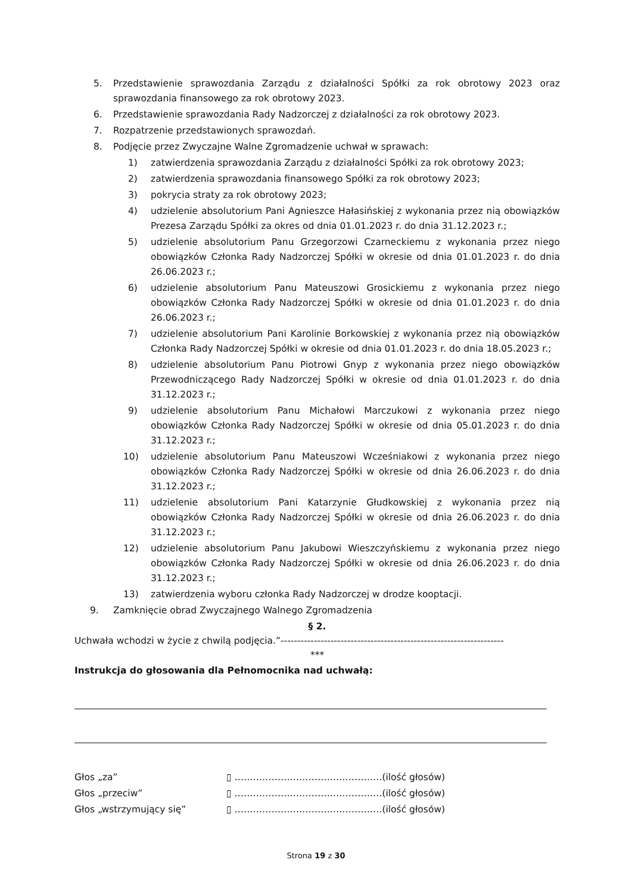5. Przedstawienie sprawozdania Zarządu z działalności Spółki za rok obrotowy 2023 oraz sprawozdania finansowego za rok obrotowy 2023.
6. Przedstawienie sprawozdania Rady Nadzorczej z działalności za rok obrotowy 2023.
7. Rozpatrzenie przedstawionych sprawozdań.
8. Podjęcie przez Zwyczajne Walne Zgromadzenie uchwał w sprawach:
1) zatwierdzenia sprawozdania Zarządu z działalności Spółki za rok obrotowy 2023;
2) zatwierdzenia sprawozdania finansowego Spółki za rok obrotowy 2023;
3) pokrycia straty za rok obrotowy 2023;
4) udzielenie absolutorium Pani Agnieszce Hałasińskiej z wykonania przez nią obowiązków Prezesa Zarządu Spółki za okres od dnia 01.01.2023 r. do dnia 31.12.2023 r.;
5) udzielenie absolutorium Panu Grzegorzowi Czarneckiemu z wykonania przez niego obowiązków Członka Rady Nadzorczej Spółki w okresie od dnia 01.01.2023 r. do dnia 26.06.2023 r.;
6) udzielenie absolutorium Panu Mateuszowi Grosickiemu z wykonania przez niego obowiązków Członka Rady Nadzorczej Spółki w okresie od dnia 01.01.2023 r. do dnia 26.06.2023 r.;
7) udzielenie absolutorium Pani Karolinie Borkowskiej z wykonania przez nią obowiązków Członka Rady Nadzorczej Spółki w okresie od dnia 01.01.2023 r. do dnia 18.05.2023 r.;
8) udzielenie absolutorium Panu Piotrowi Gnyp z wykonania przez niego obowiązków Przewodniczącego Rady Nadzorczej Spółki w okresie od dnia 01.01.2023 r. do dnia 31.12.2023 r.;
9) udzielenie absolutorium Panu Michałowi Marczukowi z wykonania przez niego obowiązków Członka Rady Nadzorczej Spółki w okresie od dnia 05.01.2023 r. do dnia 31.12.2023 r.;
10) udzielenie absolutorium Panu Mateuszowi Wcześniakowi z wykonania przez niego obowiązków Członka Rady Nadzorczej Spółki w okresie od dnia 26.06.2023 r. do dnia 31.12.2023 r.;
11) udzielenie absolutorium Pani Katarzynie Głudkowskiej z wykonania przez nią obowiązków Członka Rady Nadzorczej Spółki w okresie od dnia 26.06.2023 r. do dnia 31.12.2023 r.;
12) udzielenie absolutorium Panu Jakubowi Wieszczyńskiemu z wykonania przez niego obowiązków Członka Rady Nadzorczej Spółki w okresie od dnia 26.06.2023 r. do dnia 31.12.2023 r.;
13) zatwierdzenia wyboru członka Rady Nadzorczej w drodze kooptacji.
9. Zamknięcie obrad Zwyczajnego Walnego Zgromadzenia
§ 2.
Uchwała wchodzi w życie z chwilą podjęcia.”-------------------------------------------------------------------
***
Instrukcja do głosowania dla Pełnomocnika nad uchwałą:
Głos „za” ▯ …………………………………………(ilość głosów)
Głos „przeciw” ▯ …………………………………………(ilość głosów)
Głos „wstrzymujący się” ▯ …………………………………………(ilość głosów)
Strona 19 z 30